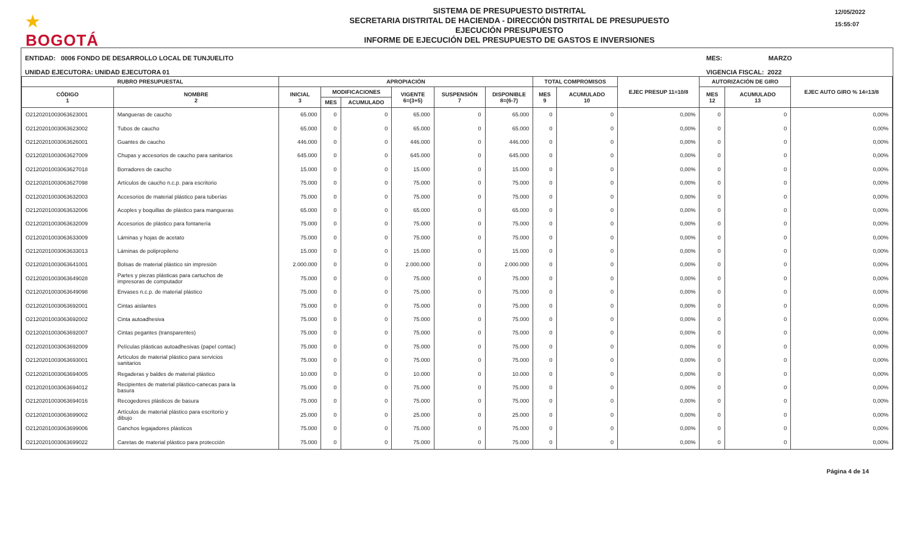★
BOGOTÁ
SISTEMA DE PRESUPUESTO DISTRITAL
SECRETARIA DISTRITAL DE HACIENDA - DIRECCIÓN DISTRITAL DE PRESUPUESTO
EJECUCIÓN PRESUPUESTO
INFORME DE EJECUCIÓN DEL PRESUPUESTO DE GASTOS E INVERSIONES
12/05/2022
15:55:07
ENTIDAD: 0006 FONDO DE DESARROLLO LOCAL DE TUNJUELITO
UNIDAD EJECUTORA: UNIDAD EJECUTORA 01
MES: MARZO
VIGENCIA FISCAL: 2022
| RUBRO PRESUPUESTAL | | APROPIACIÓN | | | | | | TOTAL COMPROMISOS | | EJEC PRESUP 11=10/8 | AUTORIZACIÓN DE GIRO | | EJEC AUTO GIRO % 14=13/8 |
| --- | --- | --- | --- | --- | --- | --- | --- | --- | --- | --- | --- | --- | --- |
| CÓDIGO 1 | NOMBRE 2 | INICIAL 3 | MODIFICACIONES | | VIGENTE 6=(3+5) | SUSPENSIÓN 7 | DISPONIBLE 8=(6-7) | MES 9 | ACUMULADO 10 | | MES 12 | ACUMULADO 13 | |
| | | | MES | ACUMULADO | | | | | | | | | |
| O2120201003063623001 | Mangueras de caucho | 65.000 | 0 | 0 | 65.000 | 0 | 65.000 | 0 | 0 | 0,00% | 0 | 0 | 0,00% |
| O2120201003063623002 | Tubos de caucho | 65.000 | 0 | 0 | 65.000 | 0 | 65.000 | 0 | 0 | 0,00% | 0 | 0 | 0,00% |
| O2120201003063626001 | Guantes de caucho | 446.000 | 0 | 0 | 446.000 | 0 | 446.000 | 0 | 0 | 0,00% | 0 | 0 | 0,00% |
| O2120201003063627009 | Chupas y accesorios de caucho para sanitarios | 645.000 | 0 | 0 | 645.000 | 0 | 645.000 | 0 | 0 | 0,00% | 0 | 0 | 0,00% |
| O2120201003063627018 | Borradores de caucho | 15.000 | 0 | 0 | 15.000 | 0 | 15.000 | 0 | 0 | 0,00% | 0 | 0 | 0,00% |
| O2120201003063627098 | Artículos de caucho n.c.p. para escritorio | 75.000 | 0 | 0 | 75.000 | 0 | 75.000 | 0 | 0 | 0,00% | 0 | 0 | 0,00% |
| O2120201003063632003 | Accesorios de material plástico para tuberías | 75.000 | 0 | 0 | 75.000 | 0 | 75.000 | 0 | 0 | 0,00% | 0 | 0 | 0,00% |
| O2120201003063632006 | Acoples y boquillas de plástico para mangueras | 65.000 | 0 | 0 | 65.000 | 0 | 65.000 | 0 | 0 | 0,00% | 0 | 0 | 0,00% |
| O2120201003063632009 | Accesorios de plástico para fontanería | 75.000 | 0 | 0 | 75.000 | 0 | 75.000 | 0 | 0 | 0,00% | 0 | 0 | 0,00% |
| O2120201003063633009 | Láminas y hojas de acetato | 75.000 | 0 | 0 | 75.000 | 0 | 75.000 | 0 | 0 | 0,00% | 0 | 0 | 0,00% |
| O2120201003063633013 | Láminas de polipropileno | 15.000 | 0 | 0 | 15.000 | 0 | 15.000 | 0 | 0 | 0,00% | 0 | 0 | 0,00% |
| O2120201003063641001 | Bolsas de material plástico sin impresión | 2.000.000 | 0 | 0 | 2.000.000 | 0 | 2.000.000 | 0 | 0 | 0,00% | 0 | 0 | 0,00% |
| O2120201003063649028 | Partes y piezas plásticas para cartuchos de impresoras de computador | 75.000 | 0 | 0 | 75.000 | 0 | 75.000 | 0 | 0 | 0,00% | 0 | 0 | 0,00% |
| O2120201003063649098 | Envases n.c.p. de material plástico | 75.000 | 0 | 0 | 75.000 | 0 | 75.000 | 0 | 0 | 0,00% | 0 | 0 | 0,00% |
| O2120201003063692001 | Cintas aislantes | 75.000 | 0 | 0 | 75.000 | 0 | 75.000 | 0 | 0 | 0,00% | 0 | 0 | 0,00% |
| O2120201003063692002 | Cinta autoadhesiva | 75.000 | 0 | 0 | 75.000 | 0 | 75.000 | 0 | 0 | 0,00% | 0 | 0 | 0,00% |
| O2120201003063692007 | Cintas pegantes (transparentes) | 75.000 | 0 | 0 | 75.000 | 0 | 75.000 | 0 | 0 | 0,00% | 0 | 0 | 0,00% |
| O2120201003063692009 | Películas plásticas autoadhesivas (papel contac) | 75.000 | 0 | 0 | 75.000 | 0 | 75.000 | 0 | 0 | 0,00% | 0 | 0 | 0,00% |
| O2120201003063693001 | Artículos de material plástico para servicios sanitarios | 75.000 | 0 | 0 | 75.000 | 0 | 75.000 | 0 | 0 | 0,00% | 0 | 0 | 0,00% |
| O2120201003063694005 | Regaderas y baldes de material plástico | 10.000 | 0 | 0 | 10.000 | 0 | 10.000 | 0 | 0 | 0,00% | 0 | 0 | 0,00% |
| O2120201003063694012 | Recipientes de material plástico-canecas para la basura | 75.000 | 0 | 0 | 75.000 | 0 | 75.000 | 0 | 0 | 0,00% | 0 | 0 | 0,00% |
| O2120201003063694016 | Recogedores plásticos de basura | 75.000 | 0 | 0 | 75.000 | 0 | 75.000 | 0 | 0 | 0,00% | 0 | 0 | 0,00% |
| O2120201003063699002 | Artículos de material plástico para escritorio y dibujo | 25.000 | 0 | 0 | 25.000 | 0 | 25.000 | 0 | 0 | 0,00% | 0 | 0 | 0,00% |
| O2120201003063699006 | Ganchos legajadores plásticos | 75.000 | 0 | 0 | 75.000 | 0 | 75.000 | 0 | 0 | 0,00% | 0 | 0 | 0,00% |
| O2120201003063699022 | Caretas de material plástico para protección | 75.000 | 0 | 0 | 75.000 | 0 | 75.000 | 0 | 0 | 0,00% | 0 | 0 | 0,00% |
Página 4 de 14